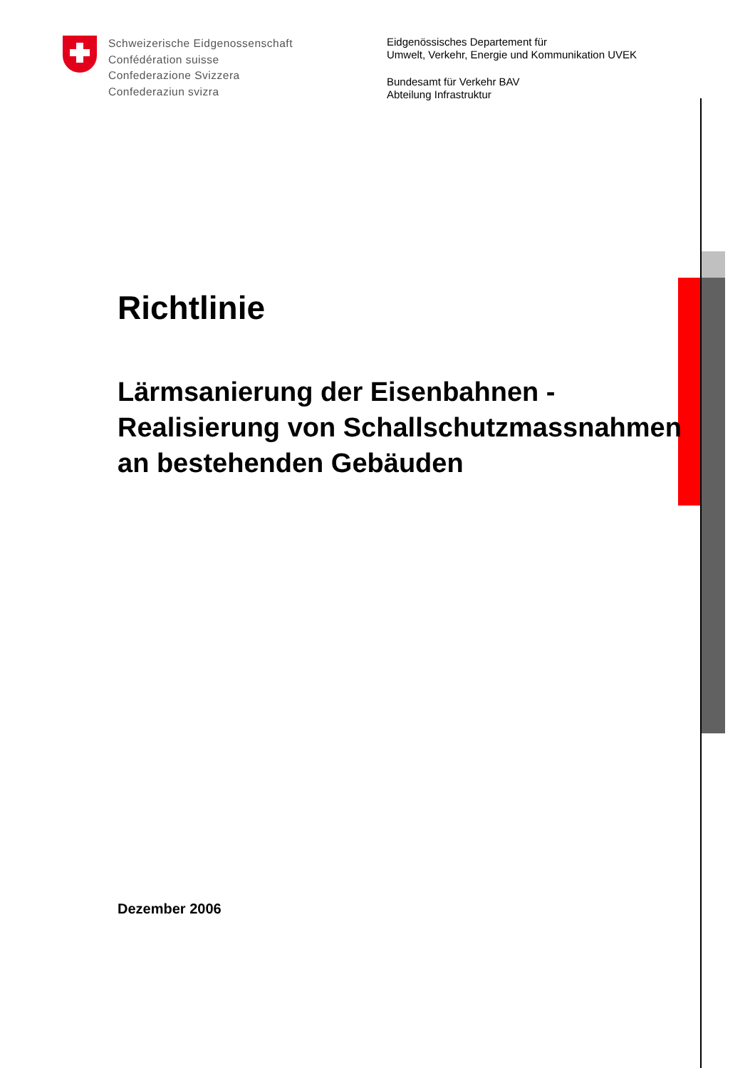Schweizerische Eidgenossenschaft
Confédération suisse
Confederazione Svizzera
Confederaziun svizra
Eidgenössisches Departement für
Umwelt, Verkehr, Energie und Kommunikation UVEK
Bundesamt für Verkehr BAV
Abteilung Infrastruktur
Richtlinie
Lärmsanierung der Eisenbahnen -
Realisierung von Schallschutzmassnahmen
an bestehenden Gebäuden
Dezember 2006